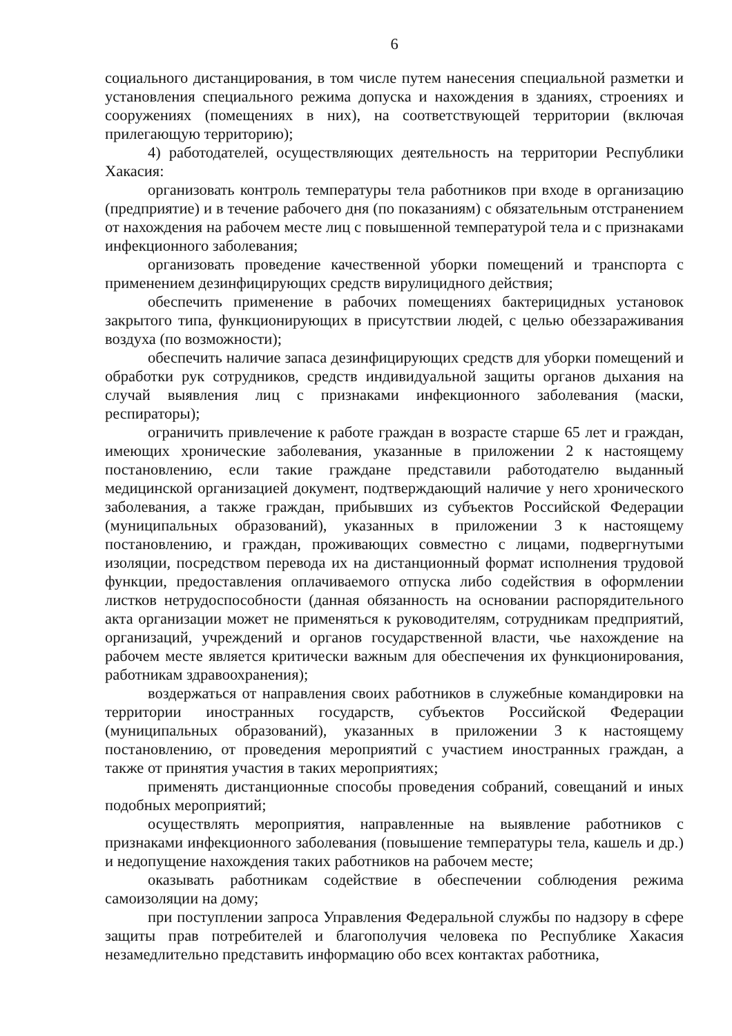6
социального дистанцирования, в том числе путем нанесения специальной разметки и установления специального режима допуска и нахождения в зданиях, строениях и сооружениях (помещениях в них), на соответствующей территории (включая прилегающую территорию);
4) работодателей, осуществляющих деятельность на территории Республики Хакасия:
организовать контроль температуры тела работников при входе в организацию (предприятие) и в течение рабочего дня (по показаниям) с обязательным отстранением от нахождения на рабочем месте лиц с повышенной температурой тела и с признаками инфекционного заболевания;
организовать проведение качественной уборки помещений и транспорта с применением дезинфицирующих средств вирулицидного действия;
обеспечить применение в рабочих помещениях бактерицидных установок закрытого типа, функционирующих в присутствии людей, с целью обеззараживания воздуха (по возможности);
обеспечить наличие запаса дезинфицирующих средств для уборки помещений и обработки рук сотрудников, средств индивидуальной защиты органов дыхания на случай выявления лиц с признаками инфекционного заболевания (маски, респираторы);
ограничить привлечение к работе граждан в возрасте старше 65 лет и граждан, имеющих хронические заболевания, указанные в приложении 2 к настоящему постановлению, если такие граждане представили работодателю выданный медицинской организацией документ, подтверждающий наличие у него хронического заболевания, а также граждан, прибывших из субъектов Российской Федерации (муниципальных образований), указанных в приложении 3 к настоящему постановлению, и граждан, проживающих совместно с лицами, подвергнутыми изоляции, посредством перевода их на дистанционный формат исполнения трудовой функции, предоставления оплачиваемого отпуска либо содействия в оформлении листков нетрудоспособности (данная обязанность на основании распорядительного акта организации может не применяться к руководителям, сотрудникам предприятий, организаций, учреждений и органов государственной власти, чье нахождение на рабочем месте является критически важным для обеспечения их функционирования, работникам здравоохранения);
воздержаться от направления своих работников в служебные командировки на территории иностранных государств, субъектов Российской Федерации (муниципальных образований), указанных в приложении 3 к настоящему постановлению, от проведения мероприятий с участием иностранных граждан, а также от принятия участия в таких мероприятиях;
применять дистанционные способы проведения собраний, совещаний и иных подобных мероприятий;
осуществлять мероприятия, направленные на выявление работников с признаками инфекционного заболевания (повышение температуры тела, кашель и др.) и недопущение нахождения таких работников на рабочем месте;
оказывать работникам содействие в обеспечении соблюдения режима самоизоляции на дому;
при поступлении запроса Управления Федеральной службы по надзору в сфере защиты прав потребителей и благополучия человека по Республике Хакасия незамедлительно представить информацию обо всех контактах работника,